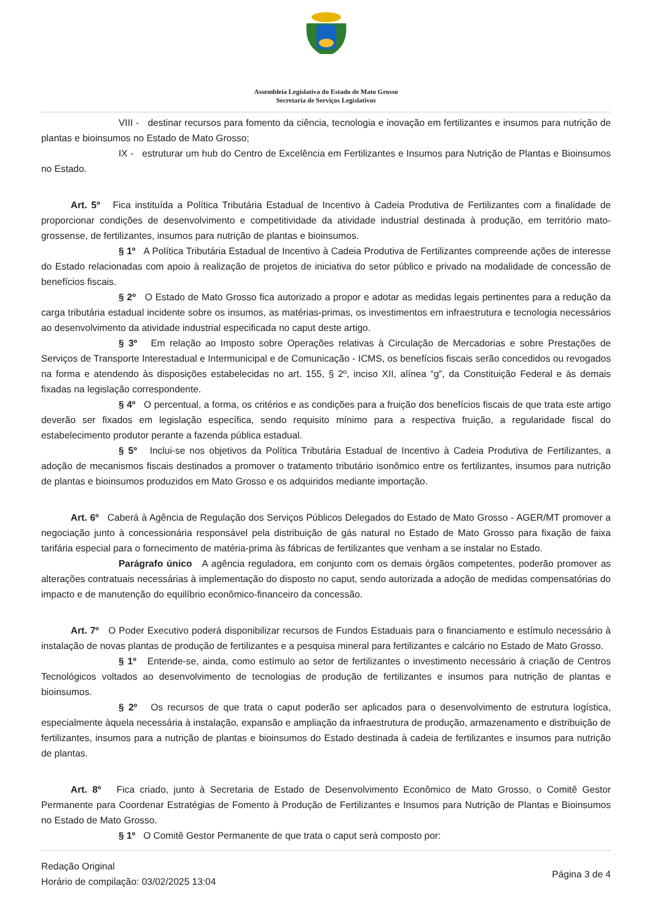Assembleia Legislativa do Estado de Mato Grosso
Secretaria de Serviços Legislativos
VIII - destinar recursos para fomento da ciência, tecnologia e inovação em fertilizantes e insumos para nutrição de plantas e bioinsumos no Estado de Mato Grosso;
IX - estruturar um hub do Centro de Excelência em Fertilizantes e Insumos para Nutrição de Plantas e Bioinsumos no Estado.
Art. 5º Fica instituída a Política Tributária Estadual de Incentivo à Cadeia Produtiva de Fertilizantes com a finalidade de proporcionar condições de desenvolvimento e competitividade da atividade industrial destinada à produção, em território mato-grossense, de fertilizantes, insumos para nutrição de plantas e bioinsumos.
§ 1º A Política Tributária Estadual de Incentivo à Cadeia Produtiva de Fertilizantes compreende ações de interesse do Estado relacionadas com apoio à realização de projetos de iniciativa do setor público e privado na modalidade de concessão de benefícios fiscais.
§ 2º O Estado de Mato Grosso fica autorizado a propor e adotar as medidas legais pertinentes para a redução da carga tributária estadual incidente sobre os insumos, as matérias-primas, os investimentos em infraestrutura e tecnologia necessários ao desenvolvimento da atividade industrial especificada no caput deste artigo.
§ 3º Em relação ao Imposto sobre Operações relativas à Circulação de Mercadorias e sobre Prestações de Serviços de Transporte Interestadual e Intermunicipal e de Comunicação - ICMS, os benefícios fiscais serão concedidos ou revogados na forma e atendendo às disposições estabelecidas no art. 155, § 2º, inciso XII, alínea “g”, da Constituição Federal e às demais fixadas na legislação correspondente.
§ 4º O percentual, a forma, os critérios e as condições para a fruição dos benefícios fiscais de que trata este artigo deverão ser fixados em legislação específica, sendo requisito mínimo para a respectiva fruição, a regularidade fiscal do estabelecimento produtor perante a fazenda pública estadual.
§ 5º Inclui-se nos objetivos da Política Tributária Estadual de Incentivo à Cadeia Produtiva de Fertilizantes, a adoção de mecanismos fiscais destinados a promover o tratamento tributário isonômico entre os fertilizantes, insumos para nutrição de plantas e bioinsumos produzidos em Mato Grosso e os adquiridos mediante importação.
Art. 6º Caberá à Agência de Regulação dos Serviços Públicos Delegados do Estado de Mato Grosso - AGER/MT promover a negociação junto à concessionária responsável pela distribuição de gás natural no Estado de Mato Grosso para fixação de faixa tarifária especial para o fornecimento de matéria-prima às fábricas de fertilizantes que venham a se instalar no Estado.
Parágrafo único A agência reguladora, em conjunto com os demais órgãos competentes, poderão promover as alterações contratuais necessárias à implementação do disposto no caput, sendo autorizada a adoção de medidas compensatórias do impacto e de manutenção do equilíbrio econômico-financeiro da concessão.
Art. 7º O Poder Executivo poderá disponibilizar recursos de Fundos Estaduais para o financiamento e estímulo necessário à instalação de novas plantas de produção de fertilizantes e a pesquisa mineral para fertilizantes e calcário no Estado de Mato Grosso.
§ 1º Entende-se, ainda, como estímulo ao setor de fertilizantes o investimento necessário à criação de Centros Tecnológicos voltados ao desenvolvimento de tecnologias de produção de fertilizantes e insumos para nutrição de plantas e bioinsumos.
§ 2º Os recursos de que trata o caput poderão ser aplicados para o desenvolvimento de estrutura logística, especialmente àquela necessária à instalação, expansão e ampliação da infraestrutura de produção, armazenamento e distribuição de fertilizantes, insumos para a nutrição de plantas e bioinsumos do Estado destinada à cadeia de fertilizantes e insumos para nutrição de plantas.
Art. 8º Fica criado, junto à Secretaria de Estado de Desenvolvimento Econômico de Mato Grosso, o Comitê Gestor Permanente para Coordenar Estratégias de Fomento à Produção de Fertilizantes e Insumos para Nutrição de Plantas e Bioinsumos no Estado de Mato Grosso.
§ 1º O Comitê Gestor Permanente de que trata o caput será composto por:
Redação Original
Horário de compilação: 03/02/2025 13:04
Página 3 de 4